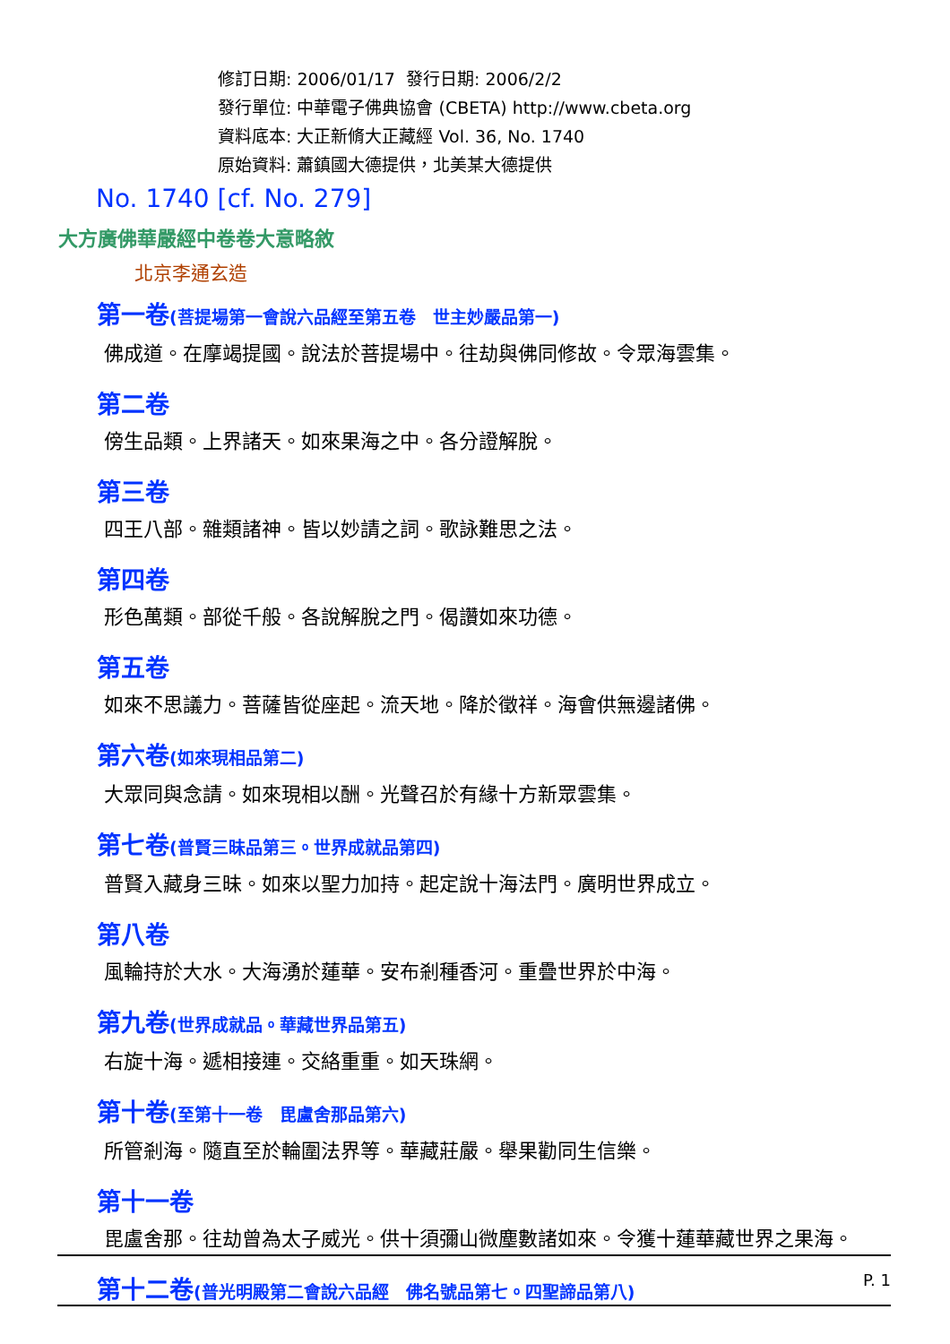修訂日期: 2006/01/17 發行日期: 2006/2/2
發行單位: 中華電子佛典協會 (CBETA) http://www.cbeta.org
資料底本: 大正新脩大正藏經 Vol. 36, No. 1740
原始資料: 蕭鎮國大德提供，北美某大德提供
No. 1740 [cf. No. 279]
大方廣佛華嚴經中卷卷大意略敘
北京李通玄造
第一卷(菩提場第一會說六品經至第五卷　世主妙嚴品第一)
佛成道。在摩竭提國。說法於菩提場中。往劫與佛同修故。令眾海雲集。
第二卷
傍生品類。上界諸天。如來果海之中。各分證解脫。
第三卷
四王八部。雜類諸神。皆以妙請之詞。歌詠難思之法。
第四卷
形色萬類。部從千般。各說解脫之門。偈讚如來功德。
第五卷
如來不思議力。菩薩皆從座起。流天地。降於徵祥。海會供無邊諸佛。
第六卷(如來現相品第二)
大眾同與念請。如來現相以酬。光聲召於有緣十方新眾雲集。
第七卷(普賢三昧品第三。世界成就品第四)
普賢入藏身三昧。如來以聖力加持。起定說十海法門。廣明世界成立。
第八卷
風輪持於大水。大海湧於蓮華。安布剎種香河。重疊世界於中海。
第九卷(世界成就品。華藏世界品第五)
右旋十海。遞相接連。交絡重重。如天珠網。
第十卷(至第十一卷　毘盧舍那品第六)
所管剎海。隨直至於輪圍法界等。華藏莊嚴。舉果勸同生信樂。
第十一卷
毘盧舍那。往劫曾為太子威光。供十須彌山微塵數諸如來。令獲十蓮華藏世界之果海。
第十二卷(普光明殿第二會說六品經　佛名號品第七。四聖諦品第八)
P. 1